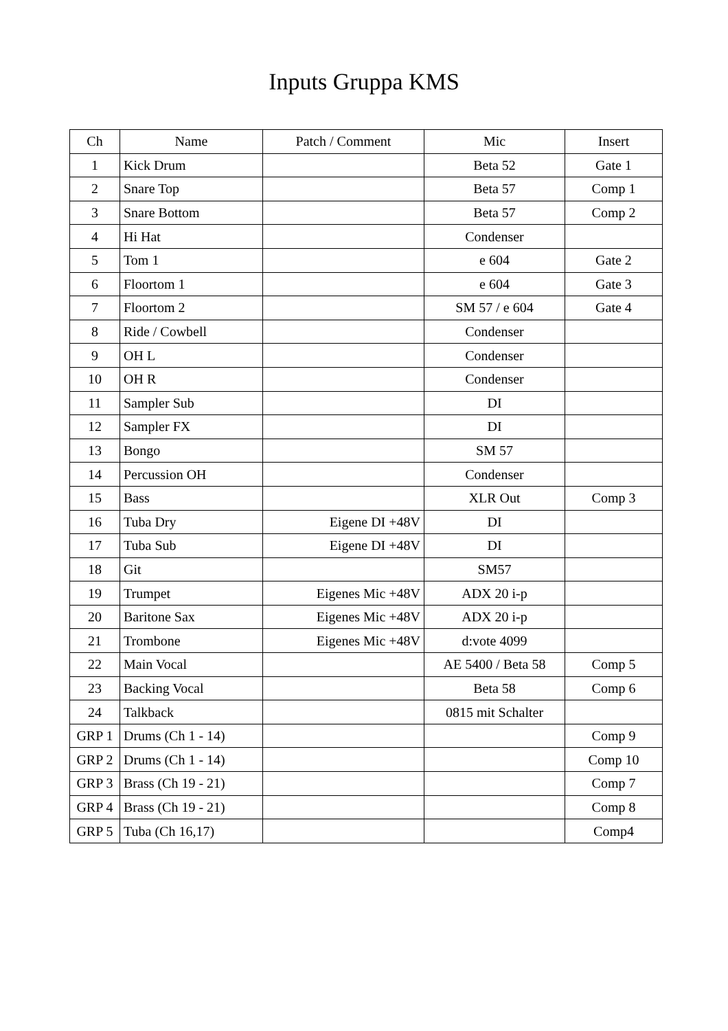Inputs Gruppa KMS
| Ch | Name | Patch / Comment | Mic | Insert |
| --- | --- | --- | --- | --- |
| 1 | Kick Drum | | Beta 52 | Gate 1 |
| 2 | Snare Top | | Beta 57 | Comp 1 |
| 3 | Snare Bottom | | Beta 57 | Comp 2 |
| 4 | Hi Hat | | Condenser | |
| 5 | Tom 1 | | e 604 | Gate 2 |
| 6 | Floortom 1 | | e 604 | Gate 3 |
| 7 | Floortom 2 | | SM 57 / e 604 | Gate 4 |
| 8 | Ride / Cowbell | | Condenser | |
| 9 | OH L | | Condenser | |
| 10 | OH R | | Condenser | |
| 11 | Sampler Sub | | DI | |
| 12 | Sampler FX | | DI | |
| 13 | Bongo | | SM 57 | |
| 14 | Percussion OH | | Condenser | |
| 15 | Bass | | XLR Out | Comp 3 |
| 16 | Tuba Dry | Eigene DI +48V | DI | |
| 17 | Tuba Sub | Eigene DI +48V | DI | |
| 18 | Git | | SM57 | |
| 19 | Trumpet | Eigenes Mic +48V | ADX 20 i-p | |
| 20 | Baritone Sax | Eigenes Mic +48V | ADX 20 i-p | |
| 21 | Trombone | Eigenes Mic +48V | d:vote 4099 | |
| 22 | Main Vocal | | AE 5400 / Beta 58 | Comp 5 |
| 23 | Backing Vocal | | Beta 58 | Comp 6 |
| 24 | Talkback | | 0815 mit Schalter | |
| GRP 1 | Drums (Ch 1 - 14) | | | Comp 9 |
| GRP 2 | Drums (Ch 1 - 14) | | | Comp 10 |
| GRP 3 | Brass (Ch 19 - 21) | | | Comp 7 |
| GRP 4 | Brass (Ch 19 - 21) | | | Comp 8 |
| GRP 5 | Tuba (Ch 16,17) | | | Comp4 |